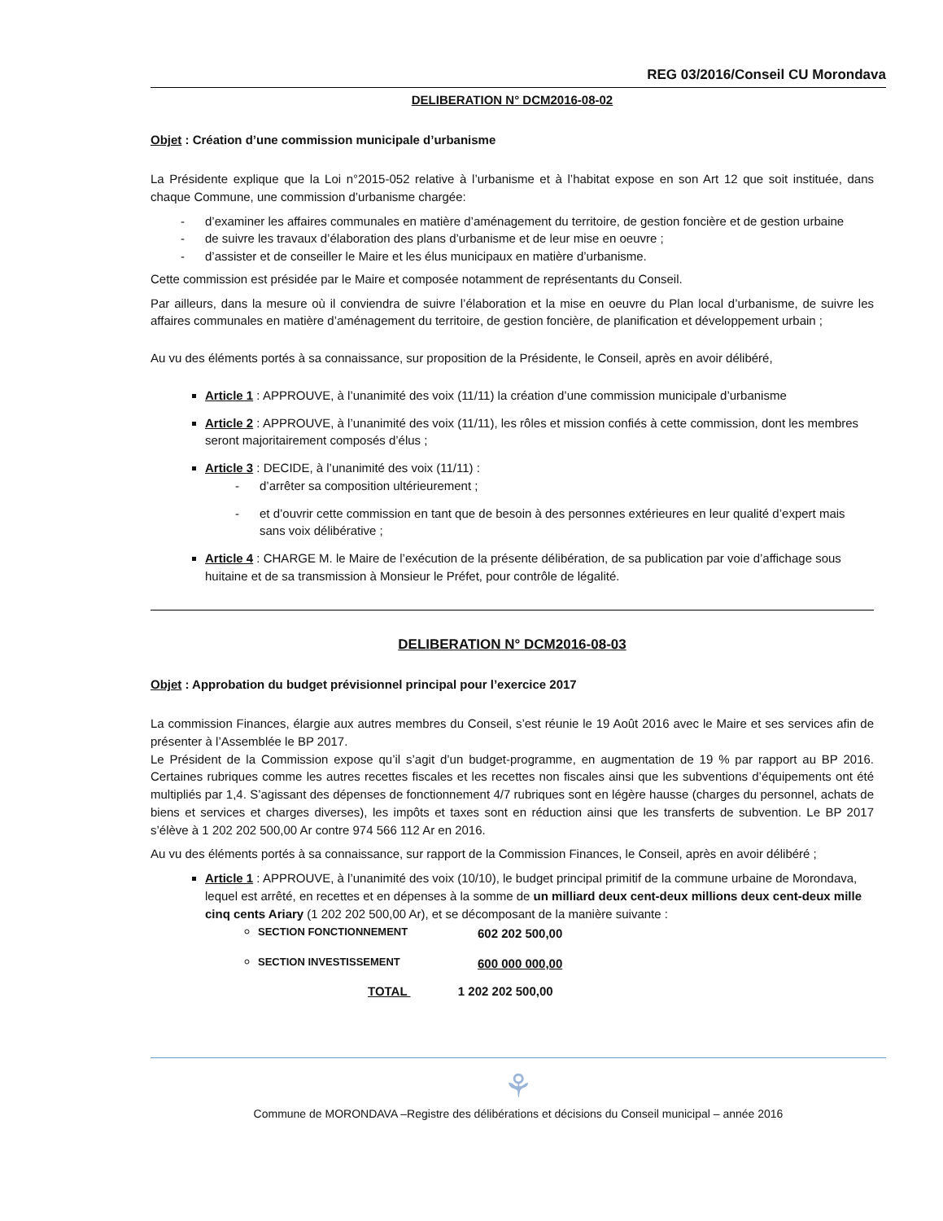REG 03/2016/Conseil CU Morondava
DELIBERATION N° DCM2016-08-02
Objet : Création d’une commission municipale d’urbanisme
La Présidente explique que la Loi n°2015-052 relative à l’urbanisme et à l’habitat expose en son Art 12 que soit instituée, dans chaque Commune, une commission d’urbanisme chargée:
- d’examiner les affaires communales en matière d’aménagement du territoire, de gestion foncière et de gestion urbaine
- de suivre les travaux d’élaboration des plans d’urbanisme et de leur mise en oeuvre ;
- d’assister et de conseiller le Maire et les élus municipaux en matière d’urbanisme.
Cette commission est présidée par le Maire et composée notamment de représentants du Conseil.
Par ailleurs, dans la mesure où il conviendra de suivre l’élaboration et la mise en oeuvre du Plan local d’urbanisme, de suivre les affaires communales en matière d’aménagement du territoire, de gestion foncière, de planification et développement urbain ;
Au vu des éléments portés à sa connaissance, sur proposition de la Présidente, le Conseil, après en avoir délibéré,
Article 1 : APPROUVE, à l’unanimité des voix (11/11) la création d’une commission municipale d’urbanisme
Article 2 : APPROUVE, à l’unanimité des voix (11/11), les rôles et mission confiés à cette commission, dont les membres seront majoritairement composés d’élus ;
Article 3 : DECIDE, à l’unanimité des voix (11/11) :
- d’arrêter sa composition ultérieurement ;
- et d’ouvrir cette commission en tant que de besoin à des personnes extérieures en leur qualité d’expert mais sans voix délibérative ;
Article 4 : CHARGE M. le Maire de l’exécution de la présente délibération, de sa publication par voie d’affichage sous huitaine et de sa transmission à Monsieur le Préfet, pour contrôle de légalité.
DELIBERATION N° DCM2016-08-03
Objet : Approbation du budget prévisionnel principal pour l’exercice 2017
La commission Finances, élargie aux autres membres du Conseil, s’est réunie le 19 Août 2016 avec le Maire et ses services afin de présenter à l’Assemblée le BP 2017.
Le Président de la Commission expose qu’il s’agit d’un budget-programme, en augmentation de 19 % par rapport au BP 2016. Certaines rubriques comme les autres recettes fiscales et les recettes non fiscales ainsi que les subventions d’équipements ont été multipliés par 1,4. S’agissant des dépenses de fonctionnement 4/7 rubriques sont en légère hausse (charges du personnel, achats de biens et services et charges diverses), les impôts et taxes sont en réduction ainsi que les transferts de subvention. Le BP 2017 s’élève à 1 202 202 500,00 Ar contre 974 566 112 Ar en 2016.
Au vu des éléments portés à sa connaissance, sur rapport de la Commission Finances, le Conseil, après en avoir délibéré ;
Article 1 : APPROUVE, à l’unanimité des voix (10/10), le budget principal primitif de la commune urbaine de Morondava, lequel est arrêté, en recettes et en dépenses à la somme de un milliard deux cent-deux millions deux cent-deux mille cinq cents Ariary (1 202 202 500,00 Ar), et se décomposant de la manière suivante :
SECTION FONCTIONNEMENT 602 202 500,00
SECTION INVESTISSEMENT 600 000 000,00
TOTAL 1 202 202 500,00
⚘
Commune de MORONDAVA –Registre des délibérations et décisions du Conseil municipal – année 2016